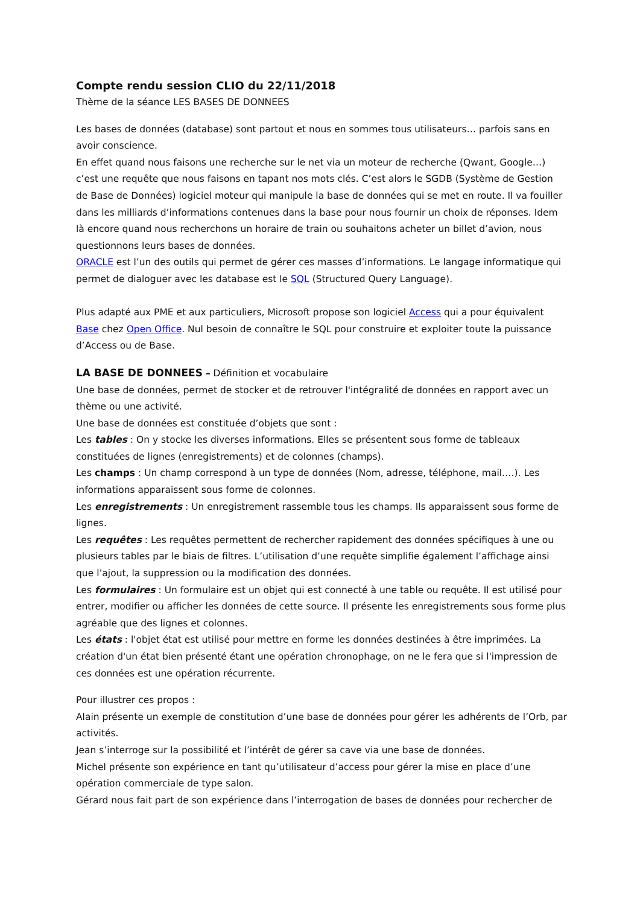Compte rendu session CLIO du 22/11/2018
Thème de la séance LES BASES DE DONNEES
Les bases de données (database) sont partout et nous en sommes tous utilisateurs… parfois sans en avoir conscience.
En effet quand nous faisons une recherche sur le net via un moteur de recherche (Qwant, Google…) c’est une requête que nous faisons en tapant nos mots clés. C’est alors le SGDB (Système de Gestion de Base de Données) logiciel moteur qui manipule la base de données qui se met en route. Il va fouiller dans les milliards d’informations contenues dans la base pour nous fournir un choix de réponses. Idem là encore quand nous recherchons un horaire de train ou souhaitons acheter un billet d’avion, nous questionnons leurs bases de données.
ORACLE est l’un des outils qui permet de gérer ces masses d’informations. Le langage informatique qui permet de dialoguer avec les database est le SQL (Structured Query Language).
Plus adapté aux PME et aux particuliers, Microsoft propose son logiciel Access qui a pour équivalent Base chez Open Office. Nul besoin de connaître le SQL pour construire et exploiter toute la puissance d’Access ou de Base.
LA BASE DE DONNEES – Définition et vocabulaire
Une base de données, permet de stocker et de retrouver l'intégralité de données en rapport avec un thème ou une activité.
Une base de données est constituée d’objets que sont :
Les tables : On y stocke les diverses informations. Elles se présentent sous forme de tableaux constituées de lignes (enregistrements) et de colonnes (champs).
Les champs : Un champ correspond à un type de données (Nom, adresse, téléphone, mail….). Les informations apparaissent sous forme de colonnes.
Les enregistrements : Un enregistrement rassemble tous les champs. Ils apparaissent sous forme de lignes.
Les requêtes : Les requêtes permettent de rechercher rapidement des données spécifiques à une ou plusieurs tables par le biais de filtres. L’utilisation d’une requête simplifie également l’affichage ainsi que l’ajout, la suppression ou la modification des données.
Les formulaires : Un formulaire est un objet qui est connecté à une table ou requête. Il est utilisé pour entrer, modifier ou afficher les données de cette source. Il présente les enregistrements sous forme plus agréable que des lignes et colonnes.
Les états : l'objet état est utilisé pour mettre en forme les données destinées à être imprimées. La création d'un état bien présenté étant une opération chronophage, on ne le fera que si l'impression de ces données est une opération récurrente.
Pour illustrer ces propos :
Alain présente un exemple de constitution d’une base de données pour gérer les adhérents de l’Orb, par activités.
Jean s’interroge sur la possibilité et l’intérêt de gérer sa cave via une base de données.
Michel présente son expérience en tant qu’utilisateur d’access pour gérer la mise en place d’une opération commerciale de type salon.
Gérard nous fait part de son expérience dans l’interrogation de bases de données pour rechercher de